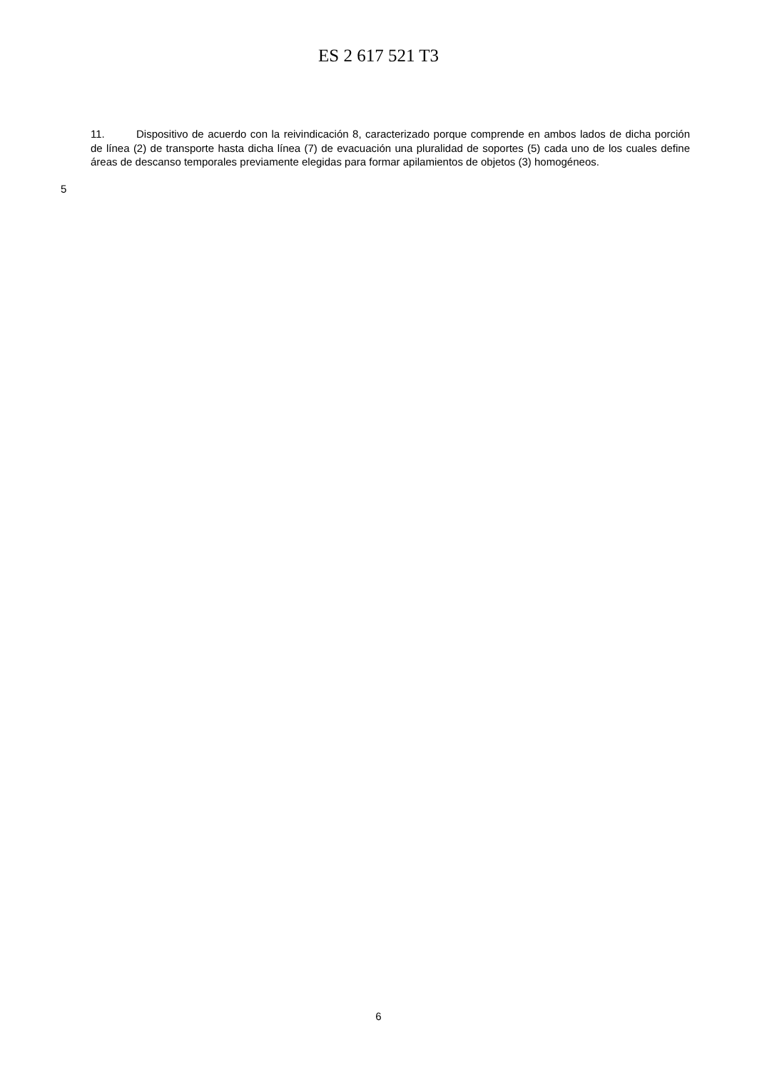ES 2 617 521 T3
11. Dispositivo de acuerdo con la reivindicación 8, caracterizado porque comprende en ambos lados de dicha porción de línea (2) de transporte hasta dicha línea (7) de evacuación una pluralidad de soportes (5) cada uno de los cuales define áreas de descanso temporales previamente elegidas para formar apilamientos de objetos (3) homogéneos.
5
6